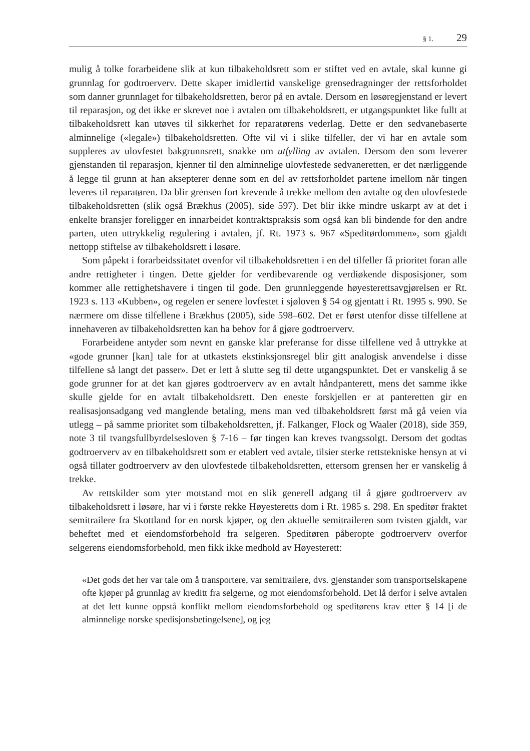§ 1. 29
mulig å tolke forarbeidene slik at kun tilbakeholdsrett som er stiftet ved en avtale, skal kunne gi grunnlag for godtroerverv. Dette skaper imidlertid vanskelige grensedragninger der rettsforholdet som danner grunnlaget for tilbakeholdsretten, beror på en avtale. Dersom en løsøregjenstand er levert til reparasjon, og det ikke er skrevet noe i avtalen om tilbakeholdsrett, er utgangspunktet like fullt at tilbakeholdsrett kan utøves til sikkerhet for reparatørens vederlag. Dette er den sedvanebaserte alminnelige («legale») tilbakeholdsretten. Ofte vil vi i slike tilfeller, der vi har en avtale som suppleres av ulovfestet bakgrunnsrett, snakke om utfylling av avtalen. Dersom den som leverer gjenstanden til reparasjon, kjenner til den alminnelige ulovfestede sedvaneretten, er det nærliggende å legge til grunn at han aksepterer denne som en del av rettsforholdet partene imellom når tingen leveres til reparatøren. Da blir grensen fort krevende å trekke mellom den avtalte og den ulovfestede tilbakeholdsretten (slik også Brækhus (2005), side 597). Det blir ikke mindre uskarpt av at det i enkelte bransjer foreligger en innarbeidet kontraktspraksis som også kan bli bindende for den andre parten, uten uttrykkelig regulering i avtalen, jf. Rt. 1973 s. 967 «Speditørdommen», som gjaldt nettopp stiftelse av tilbakeholdsrett i løsøre.
Som påpekt i forarbeidssitatet ovenfor vil tilbakeholdsretten i en del tilfeller få prioritet foran alle andre rettigheter i tingen. Dette gjelder for verdibevarende og verdiøkende disposisjoner, som kommer alle rettighetshavere i tingen til gode. Den grunnleggende høyesterettsavgjørelsen er Rt. 1923 s. 113 «Kubben», og regelen er senere lovfestet i sjøloven § 54 og gjentatt i Rt. 1995 s. 990. Se nærmere om disse tilfellene i Brækhus (2005), side 598–602. Det er først utenfor disse tilfellene at innehaveren av tilbakeholdsretten kan ha behov for å gjøre godtroerverv.
Forarbeidene antyder som nevnt en ganske klar preferanse for disse tilfellene ved å uttrykke at «gode grunner [kan] tale for at utkastets ekstinksjonsregel blir gitt analogisk anvendelse i disse tilfellene så langt det passer». Det er lett å slutte seg til dette utgangspunktet. Det er vanskelig å se gode grunner for at det kan gjøres godtroerverv av en avtalt håndpanterett, mens det samme ikke skulle gjelde for en avtalt tilbakeholdsrett. Den eneste forskjellen er at panteretten gir en realisasjonsadgang ved manglende betaling, mens man ved tilbakeholdsrett først må gå veien via utlegg – på samme prioritet som tilbakeholdsretten, jf. Falkanger, Flock og Waaler (2018), side 359, note 3 til tvangsfullbyrdelsesloven § 7-16 – før tingen kan kreves tvangssolgt. Dersom det godtas godtroerverv av en tilbakeholdsrett som er etablert ved avtale, tilsier sterke rettstekniske hensyn at vi også tillater godtroerverv av den ulovfestede tilbakeholdsretten, ettersom grensen her er vanskelig å trekke.
Av rettskilder som yter motstand mot en slik generell adgang til å gjøre godtroerverv av tilbakeholdsrett i løsøre, har vi i første rekke Høyesteretts dom i Rt. 1985 s. 298. En speditør fraktet semitrailere fra Skottland for en norsk kjøper, og den aktuelle semitraileren som tvisten gjaldt, var beheftet med et eiendomsforbehold fra selgeren. Speditøren påberopte godtroerverv overfor selgerens eiendomsforbehold, men fikk ikke medhold av Høyesterett:
«Det gods det her var tale om å transportere, var semitrailere, dvs. gjenstander som transportselskapene ofte kjøper på grunnlag av kreditt fra selgerne, og mot eiendomsforbehold. Det lå derfor i selve avtalen at det lett kunne oppstå konflikt mellom eiendomsforbehold og speditørens krav etter § 14 [i de alminnelige norske spedisjonsbetingelsene], og jeg